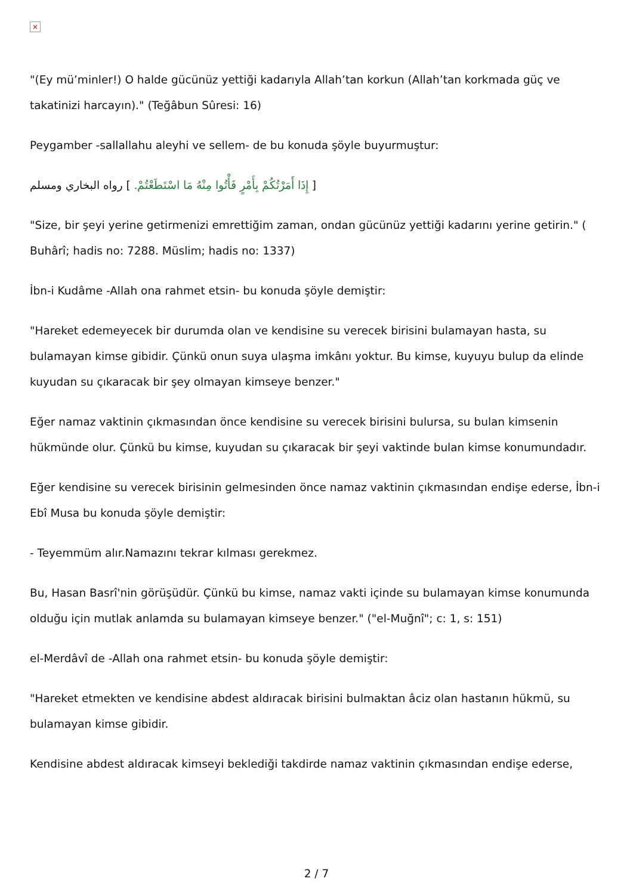×
"(Ey mü’minler!) O halde gücünüz yettiği kadarıyla Allah’tan korkun (Allah’tan korkmada güç ve takatinizi harcayın)." (Teğâbun Sûresi: 16)
Peygamber -sallallahu aleyhi ve sellem- de bu konuda şöyle buyurmuştur:
[ إِذَا أَمَرْتُكُمْ بِأَمْرٍ فَأْتُوا مِنْهُ مَا اسْتَطَعْتُمْ. ] رواه البخاري ومسلم
"Size, bir şeyi yerine getirmenizi emrettiğim zaman, ondan gücünüz yettiği kadarını yerine getirin." ( Buhârî; hadis no: 7288. Müslim; hadis no: 1337)
İbn-i Kudâme -Allah ona rahmet etsin- bu konuda şöyle demiştir:
"Hareket edemeyecek bir durumda olan ve kendisine su verecek birisini bulamayan hasta, su bulamayan kimse gibidir. Çünkü onun suya ulaşma imkânı yoktur. Bu kimse, kuyuyu bulup da elinde kuyudan su çıkaracak bir şey olmayan kimseye benzer."
Eğer namaz vaktinin çıkmasından önce kendisine su verecek birisini bulursa, su bulan kimsenin hükmünde olur. Çünkü bu kimse, kuyudan su çıkaracak bir şeyi vaktinde bulan kimse konumundadır.
Eğer kendisine su verecek birisinin gelmesinden önce namaz vaktinin çıkmasından endişe ederse, İbn-i Ebî Musa bu konuda şöyle demiştir:
- Teyemmüm alır.Namazını tekrar kılması gerekmez.
Bu, Hasan Basrî'nin görüşüdür. Çünkü bu kimse, namaz vakti içinde su bulamayan kimse konumunda olduğu için mutlak anlamda su bulamayan kimseye benzer." ("el-Muğnî"; c: 1, s: 151)
el-Merdâvî de -Allah ona rahmet etsin- bu konuda şöyle demiştir:
"Hareket etmekten ve kendisine abdest aldıracak birisini bulmaktan âciz olan hastanın hükmü, su bulamayan kimse gibidir.
Kendisine abdest aldıracak kimseyi beklediği takdirde namaz vaktinin çıkmasından endişe ederse,
2 / 7